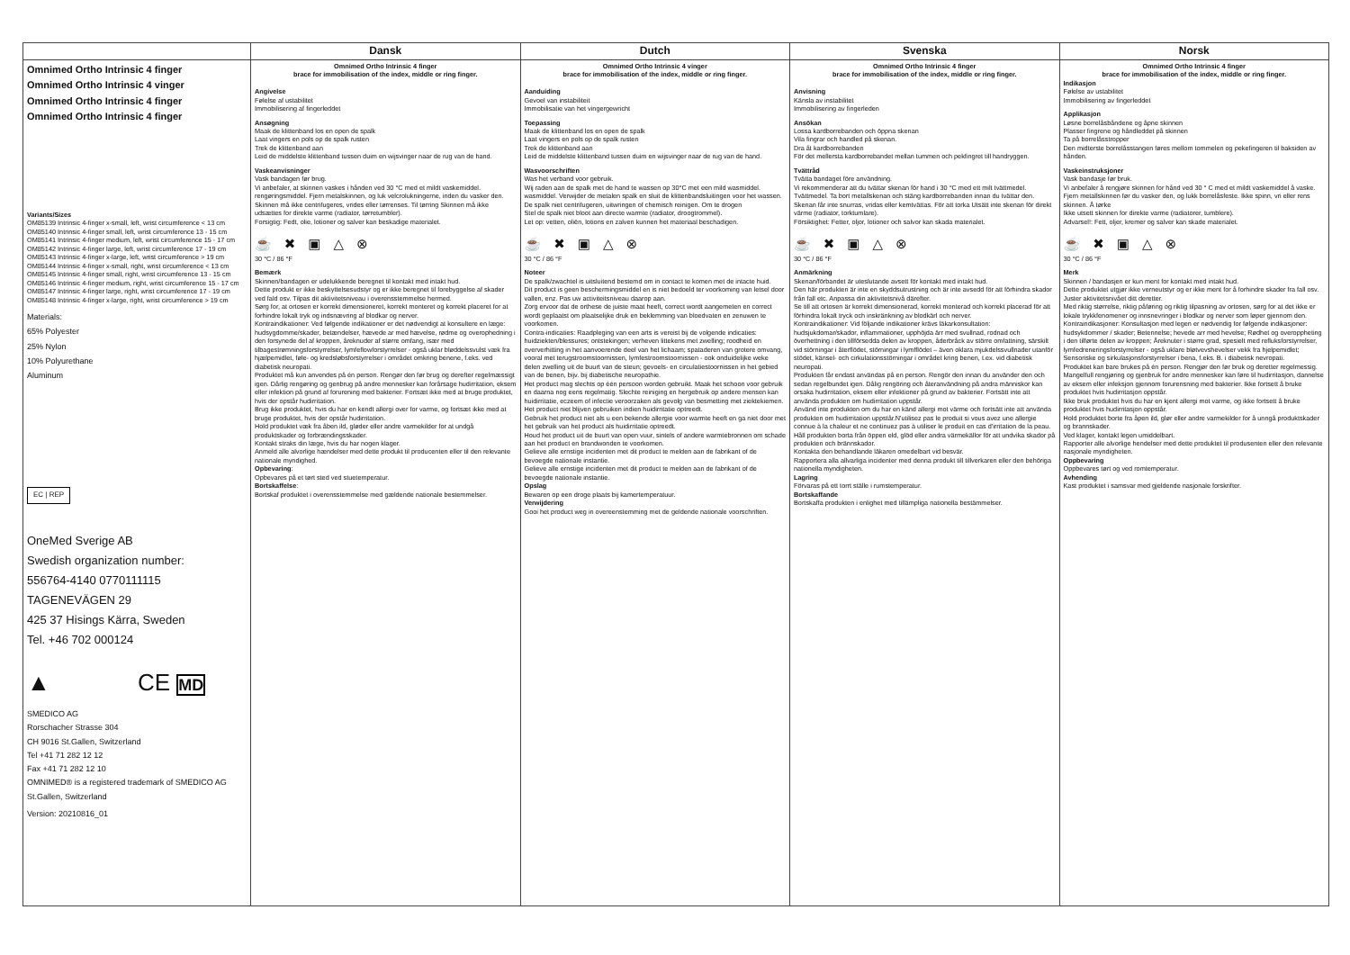| | Dansk | Dutch | Svenska | Norsk |
| --- | --- | --- | --- | --- |
| Omnimed Ortho Intrinsic 4 finger Omnimed Ortho Intrinsic 4 vinger Omnimed Ortho Intrinsic 4 finger Omnimed Ortho Intrinsic 4 finger Variants/Sizes OM85139 Intrinsic 4-finger x-small, left, wrist circumference < 13 cm OM85140 Intrinsic 4-finger small, left, wrist circumference 13 - 15 cm OM85141 Intrinsic 4-finger medium, left, wrist circumference 15 - 17 cm OM85142 Intrinsic 4-finger large, left, wrist circumference 17 - 19 cm OM85143 Intrinsic 4-finger x-large, left, wrist circumference > 19 cm OM85144 Intrinsic 4-finger x-small, right, wrist circumference < 13 cm OM85145 Intrinsic 4-finger small, right, wrist circumference 13 - 15 cm OM85146 Intrinsic 4-finger medium, right, wrist circumference 15 - 17 cm OM85147 Intrinsic 4-finger large, right, wrist circumference 17 - 19 cm OM85148 Intrinsic 4-finger x-large, right, wrist circumference > 19 cm Materials: 65% Polyester 25% Nylon 10% Polyurethane Aluminum EC / REP OneMed Sverige AB Swedish organization number: 556764-4140 0770111115 TAGENEVÄGEN 29 425 37 Hisings Kärra, Sweden Tel. +46 702 000124 ▲ CE MD SMEDICO AG Rorschacher Strasse 304 CH 9016 St.Gallen, Switzerland Tel +41 71 282 12 12 Fax +41 71 282 12 10 OMNIMED® is a registered trademark of SMEDICO AG St.Gallen, Switzerland Version: 20210816_01 | Omnimed Ortho Intrinsic 4 finger brace for immobilisation of the index, middle or ring finger. Angivelse Følelse af ustabilitet Immobilisering af fingerleddet Ansøgning Maak de klittenband los en open de spalk Laat vingers en pols op de spalk rusten Trek de klittenband aan Leid de middelste klittenband tussen duim en wijsvinger naar de rug van de hand. Vaskeanvisninger Vask bandagen før brug. Vi anbefaler, at skinnen vaskes i hånden ved 30 °C med et mildt vaskemiddel. rengøringsmiddel. Fjern metalskinnen, og luk velcrolukningerne, inden du vasker den. Skinnen må ikke centrifugeres, vrides eller tørrenses. Til tørring Skinnen må ikke udsættes for direkte varme (radiator, tørretumbler). Forsigtig: Fedt, olie, lotioner og salver kan beskadige materialet. ☕✖▣△⊗ 30 °C / 86 °F Bemærk Skinnen/bandagen er udelukkende beregnet til kontakt med intakt hud. Dette produkt er ikke beskyttelsesudstyr og er ikke beregnet til forebyggelse af skader ved fald osv. Tilpas dit aktivitetsniveau i overensstemmelse hermed. Sørg for, at ortosen er korrekt dimensioneret, korrekt monteret og korrekt placeret for at forhindre lokalt tryk og indsnævring af blodkar og nerver. Kontraindikationer: Ved følgende indikationer er det nødvendigt at konsultere en læge: hudsygdomme/skader, betændelser, hævede ar med hævelse, rødme og overophedning i den forsynede del af kroppen, åreknuder af større omfang, især med tilbagestrømningsforstyrrelser, lymfeflowforstyrrelser - også uklar bløddelssvulst væk fra hjælpemidlet, føle- og kredsløbsforstyrrelser i området omkring benene, f.eks. ved diabetisk neuropati. Produktet må kun anvendes på én person. Rengør den før brug og derefter regelmæssigt igen. Dårlig rengøring og genbrug på andre mennesker kan forårsage hudirritation, eksem eller infektion på grund af forurening med bakterier. Fortsæt ikke med at bruge produktet, hvis der opstår hudirritation. Brug ikke produktet, hvis du har en kendt allergi over for varme, og fortsæt ikke med at bruge produktet, hvis der opstår hudirritation. Hold produktet væk fra åben ild, gløder eller andre varmekilder for at undgå produktskader og forbrændingsskader. Kontakt straks din læge, hvis du har nogen klager. Anmeld alle alvorlige hændelser med dette produkt til producenten eller til den relevante nationale myndighed. Opbevaring : Opbevares på et tørt sted ved stuetemperatur. Bortskaffelse : Bortskaf produktet i overensstemmelse med gældende nationale bestemmelser. | Omnimed Ortho Intrinsic 4 vinger brace for immobilisation of the index, middle or ring finger. Aanduiding Gevoel van instabiliteit Immobilisatie van het vingergewricht Toepassing Maak de klittenband los en open de spalk Laat vingers en pols op de spalk rusten Trek de klittenband aan Leid de middelste klittenband tussen duim en wijsvinger naar de rug van de hand. Wasvoorschriften Was het verband voor gebruik. Wij raden aan de spalk met de hand te wassen op 30°C met een mild wasmiddel. wasmiddel. Verwijder de metalen spalk en sluit de klittenbandsluitingen voor het wassen. De spalk niet centrifugeren, uitwringen of chemisch reinigen. Om te drogen Stel de spalk niet bloot aan directe warmte (radiator, droogtrommel). Let op: vetten, oliën, lotions en zalven kunnen het materiaal beschadigen. ☕✖▣△⊗ 30 °C / 86 °F Noteer De spalk/zwachtel is uitsluitend bestemd om in contact te komen met de intacte huid. Dit product is geen beschermingsmiddel en is niet bedoeld ter voorkoming van letsel door vallen, enz. Pas uw activiteitsniveau daarop aan. Zorg ervoor dat de orthese de juiste maat heeft, correct wordt aangemeten en correct wordt geplaatst om plaatselijke druk en beklemming van bloedvaten en zenuwen te voorkomen. Contra-indicaties: Raadpleging van een arts is vereist bij de volgende indicaties: huidziekten/blessures; ontstekingen; verheven littekens met zwelling; roodheid en oververhitting in het aanvoerende deel van het lichaam; spataderen van grotere omvang, vooral met terugstroomstoornissen, lymfestroomstoornissen - ook onduidelijke weke delen zwelling uit de buurt van de steun; gevoels- en circulatiestoornissen in het gebied van de benen, bijv. bij diabetische neuropathie. Het product mag slechts op één persoon worden gebruikt. Maak het schoon voor gebruik en daarna nog eens regelmatig. Slechte reiniging en hergebruik op andere mensen kan huidirritatie, eczeem of infectie veroorzaken als gevolg van besmetting met ziektekiemen. Het product niet blijven gebruiken indien huidirritatie optreedt. Gebruik het product niet als u een bekende allergie voor warmte heeft en ga niet door met het gebruik van het product als huidirritatie optreedt. Houd het product uit de buurt van open vuur, sintels of andere warmtebronnen om schade aan het product en brandwonden te voorkomen. Gelieve alle ernstige incidenten met dit product te melden aan de fabrikant of de bevoegde nationale instantie. Gelieve alle ernstige incidenten met dit product te melden aan de fabrikant of de bevoegde nationale instantie. Opslag Bewaren op een droge plaats bij kamertemperatuur. Verwijdering Gooi het product weg in overeenstemming met de geldende nationale voorschriften. | Omnimed Ortho Intrinsic 4 finger brace for immobilisation of the index, middle or ring finger. Anvisning Känsla av instabilitet Immobilisering av fingerleden Ansökan Lossa kardborrebanden och öppna skenan Vila fingrar och handled på skenan. Dra åt kardborrebanden För det mellersta kardborrebandet mellan tummen och pekfingret till handryggen. Tvättråd Tvätta bandaget före användning. Vi rekommenderar att du tvättar skenan för hand i 30 °C med ett milt tvättmedel. Tvättmedel. Ta bort metallskenan och stäng kardborrebanden innan du tvättar den. Skenan får inte snurras, vridas eller kemtvättas. För att torka Utsätt inte skenan för direkt värme (radiator, torktumlare). Försiktighet: Fetter, oljor, lotioner och salvor kan skada materialet. ☕✖▣△⊗ 30 °C / 86 °F Anmärkning Skenan/förbandet är uteslutande avsett för kontakt med intakt hud. Den här produkten är inte en skyddsutrustning och är inte avsedd för att förhindra skador från fall etc. Anpassa din aktivitetsnivå därefter. Se till att ortosen är korrekt dimensionerad, korrekt monterad och korrekt placerad för att förhindra lokalt tryck och inskränkning av blodkärl och nerver. Kontraindikationer: Vid följande indikationer krävs läkarkonsultation: hudsjukdomar/skador, inflammationer, upphöjda ärr med svullnad, rodnad och överhettning i den tillförsedda delen av kroppen, åderbråck av större omfattning, särskilt vid störningar i återflödet, störningar i lymfflödet – även oklara mjukdelssvullnader utanför stödet, känsel- och cirkulationsstörningar i området kring benen, t.ex. vid diabetisk neuropati. Produkten får endast användas på en person. Rengör den innan du använder den och sedan regelbundet igen. Dålig rengöring och återanvändning på andra människor kan orsaka hudirritation, eksem eller infektioner på grund av bakterier. Fortsätt inte att använda produkten om hudirritation uppstår. Använd inte produkten om du har en känd allergi mot värme och fortsätt inte att använda produkten om hudirritation uppstår.N'utilisez pas le produit si vous avez une allergie connue à la chaleur et ne continuez pas à utiliser le produit en cas d'irritation de la peau. Håll produkten borta från öppen eld, glöd eller andra värmekällor för att undvika skador på produkten och brännskador. Kontakta den behandlande läkaren omedelbart vid besvär. Rapportera alla allvarliga incidenter med denna produkt till tillverkaren eller den behöriga nationella myndigheten. Lagring Förvaras på ett torrt ställe i rumstemperatur. Bortskaffande Bortskaffa produkten i enlighet med tillämpliga nationella bestämmelser. | Omnimed Ortho Intrinsic 4 finger brace for immobilisation of the index, middle or ring finger. Indikasjon Følelse av ustabilitet Immobilisering av fingerleddet Applikasjon Løsne borrelåsbåndene og åpne skinnen Plasser fingrene og håndleddet på skinnen Ta på borrelåsstropper Den midterste borrelåsstangen føres mellom tommelen og pekefingeren til baksiden av hånden. Vaskeinstruksjoner Vask bandasje før bruk. Vi anbefaler å rengjøre skinnen for hånd ved 30 ° C med et mildt vaskemiddel å vaske. Fjern metallskinnen før du vasker den, og lukk borrelåsfeste. Ikke spinn, vri eller rens skinnen. Å tørke Ikke utsett skinnen for direkte varme (radiatorer, tumblere). Advarsel!: Fett, oljer, kremer og salver kan skade materialet. ☕✖▣△⊗ 30 °C / 86 °F Merk Skinnen / bandasjen er kun ment for kontakt med intakt hud. Dette produktet utgjør ikke verneutstyr og er ikke ment for å forhindre skader fra fall osv. Juster aktivitetsnivået ditt deretter. Med riktig størrelse, riktig påføring og riktig tilpasning av ortosen, sørg for at det ikke er lokale trykkfenomener og innsnevringer i blodkar og nerver som løper gjennom den. Kontraindikasjoner: Konsultasjon med legen er nødvendig for følgende indikasjoner: hudsykdommer / skader; Betennelse; hevede arr med hevelse; Rødhet og overoppheting i den tilførte delen av kroppen; Åreknuter i større grad, spesielt med refluksforstyrrelser, lymfedreneringsforstyrrelser - også uklare bløtvevshevelser vekk fra hjelpemidlet; Sensoriske og sirkulasjonsforstyrrelser i bena, f.eks. B. i diabetisk nevropati. Produktet kan bare brukes på én person. Rengjør den før bruk og deretter regelmessig. Mangelfull rengjøring og gjenbruk for andre mennesker kan føre til hudirritasjon, dannelse av eksem eller infeksjon gjennom forurensning med bakterier. Ikke fortsett å bruke produktet hvis hudirritasjon oppstår. Ikke bruk produktet hvis du har en kjent allergi mot varme, og ikke fortsett å bruke produktet hvis hudirritasjon oppstår. Hold produktet borte fra åpen ild, glør eller andre varmekilder for å unngå produktskader og brannskader. Ved klager, kontakt legen umiddelbart. Rapporter alle alvorlige hendelser med dette produktet til produsenten eller den relevante nasjonale myndigheten. Oppbevaring Oppbevares tørt og ved romtemperatur. Avhending Kast produktet i samsvar med gjeldende nasjonale forskrifter. |